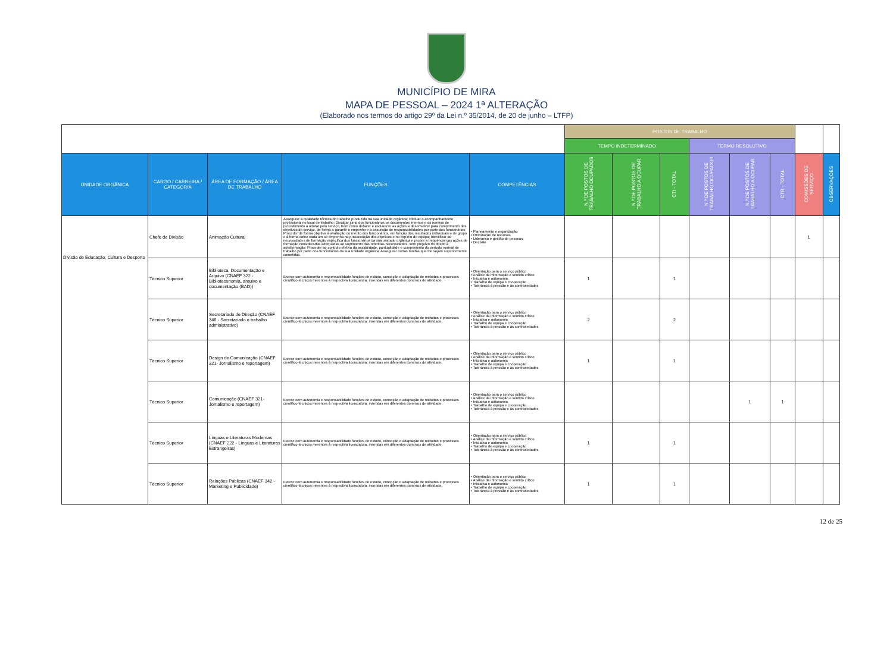MUNICÍPIO DE MIRA
MAPA DE PESSOAL – 2024 1ª ALTERAÇÃO
(Elaborado nos termos do artigo 29º da Lei n.º 35/2014, de 20 de junho – LTFP)
| | | | | | POSTOS DE TRABALHO | | | | | | | |
| | | | | | TEMPO INDETERMINADO | | | TERMO RESOLUTIVO | | | | |
| UNIDADE ORGÂNICA | CARGO / CARREIRA / CATEGORIA | ÁREA DE FORMAÇÃO / ÁREA DE TRABALHO | FUNÇÕES | COMPETÊNCIAS | N.º DE POSTOS DE TRABALHO OCUPADOS | N.º DE POSTOS DE TRABALHO A OCUPAR | CTI - TOTAL | N.º DE POSTOS DE TRABALHO OCUPADOS | N.º DE POSTOS DE TRABALHO A OCUPAR | CTR - TOTAL | COMISSÕES DE SERVIÇO | OBSERVAÇÕES |
| Divisão de Educação, Cultura e Desporto | Chefe de Divisão | Animação Cultural | Assegurar a qualidade técnica do trabalho produzido na sua unidade orgânica; Efetuar o acompanhamento profissional no local de trabalho; Divulgar junto dos funcionários os documentos internos e as normas de procedimento a adotar pelo serviço, bem como debater e esclarecer as ações a desenvolver para cumprimento dos objetivos do serviço, de forma a garantir o empenho e a assunção de responsabilidades por parte dos funcionários; Proceder de forma objetiva à avaliação do mérito dos funcionários, em função dos resultados individuais e de grupo e à forma como cada um se empenha na prossecução dos objetivos e no espírito de equipa; Identificar as necessidades de formação específica dos funcionários da sua unidade orgânica e propor a frequência das ações de formação consideradas adequadas ao suprimento das referidas necessidades, sem prejuízo do direito à autoformação; Proceder ao controlo efetivo da assiduidade, pontualidade e cumprimento do período normal de trabalho por parte dos funcionários da sua unidade orgânica; Assegurar outras tarefas que lhe sejam superiormente cometidas. | • Planeamento e organização • Otimização de recursos • Liderança e gestão de pessoas • Decisão | | | | | | | 1 | |
| | Técnico Superior | Biblioteca, Documentação e Arquivo (CNAEF 322 - Biblioteconomia, arquivo e documentação (BAD)) | Exerce com autonomia e responsabilidade funções de estudo, conceção e adaptação de métodos e processos científico-técnicos inerentes à respectiva licenciatura, inseridas em diferentes domínios de atividade. | • Orientação para o serviço público • Análise da informação e sentido crítico • Iniciativa e autonomia • Trabalho de equipa e cooperação • Tolerância à pressão e às contrariedades | 1 | | 1 | | | | | |
| | Técnico Superior | Secretariado de Direção (CNAEF 346 - Secretariado e trabalho administrativo) | Exerce com autonomia e responsabilidade funções de estudo, conceção e adaptação de métodos e processos científico-técnicos inerentes à respectiva licenciatura, inseridas em diferentes domínios de atividade. | • Orientação para o serviço público • Análise da informação e sentido crítico • Iniciativa e autonomia • Trabalho de equipa e cooperação • Tolerância à pressão e às contrariedades | 2 | | 2 | | | | | |
| | Técnico Superior | Design de Comunicação (CNAEF 321- Jornalismo e reportagem) | Exerce com autonomia e responsabilidade funções de estudo, conceção e adaptação de métodos e processos científico-técnicos inerentes à respectiva licenciatura, inseridas em diferentes domínios de atividade. | • Orientação para o serviço público • Análise da informação e sentido crítico • Iniciativa e autonomia • Trabalho de equipa e cooperação • Tolerância à pressão e às contrariedades | 1 | | 1 | | | | | |
| | Técnico Superior | Comunicação (CNAEF 321- Jornalismo e reportagem) | Exerce com autonomia e responsabilidade funções de estudo, conceção e adaptação de métodos e processos científico-técnicos inerentes à respectiva licenciatura, inseridas em diferentes domínios de atividade. | • Orientação para o serviço público • Análise da informação e sentido crítico • Iniciativa e autonomia • Trabalho de equipa e cooperação • Tolerância à pressão e às contrariedades | | | | | 1 | 1 | | |
| | Técnico Superior | Línguas e Literaturas Modernas (CNAEF 222 - Línguas e Literaturas Estrangeiras) | Exerce com autonomia e responsabilidade funções de estudo, conceção e adaptação de métodos e processos científico-técnicos inerentes à respectiva licenciatura, inseridas em diferentes domínios de atividade. | • Orientação para o serviço público • Análise da informação e sentido crítico • Iniciativa e autonomia • Trabalho de equipa e cooperação • Tolerância à pressão e às contrariedades | 1 | | 1 | | | | | |
| | Técnico Superior | Relações Públicas (CNAEF 342 - Marketing e Publicidade) | Exerce com autonomia e responsabilidade funções de estudo, conceção e adaptação de métodos e processos científico-técnicos inerentes à respectiva licenciatura, inseridas em diferentes domínios de atividade. | • Orientação para o serviço público • Análise da informação e sentido crítico • Iniciativa e autonomia • Trabalho de equipa e cooperação • Tolerância à pressão e às contrariedades | 1 | | 1 | | | | | |
12 de 25